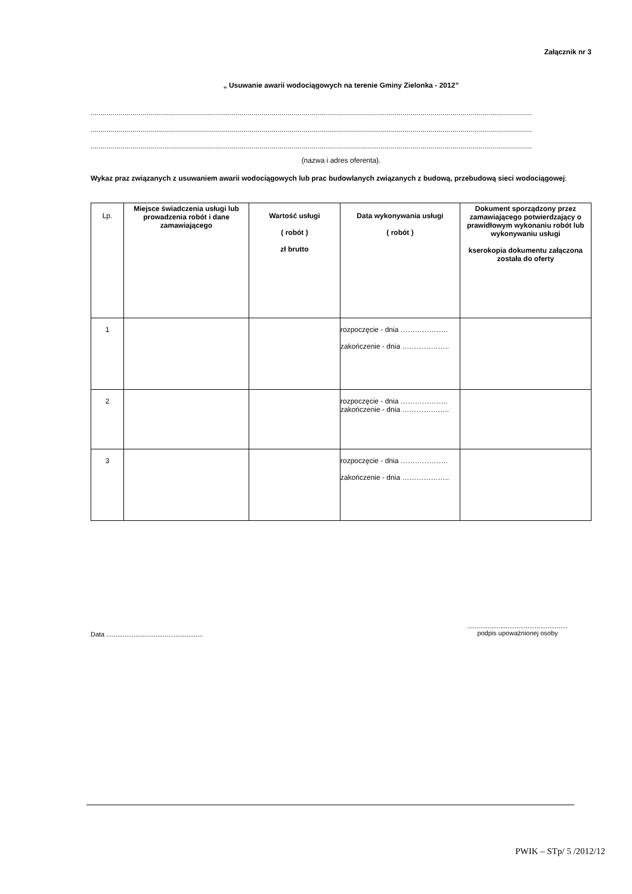Załącznik nr 3
„ Usuwanie awarii wodociągowych na terenie Gminy Zielonka - 2012”
..............................................................................................................................................................................................................................
..............................................................................................................................................................................................................................
..............................................................................................................................................................................................................................
(nazwa i adres oferenta).
Wykaz praz związanych z usuwaniem awarii wodociągowych lub prac budowlanych związanych z budową, przebudową sieci wodociągowej:
| Lp. | Miejsce świadczenia usługi lub prowadzenia robót i dane zamawiającego | Wartość usługi ( robót ) zł brutto | Data wykonywania usługi ( robót ) | Dokument sporządzony przez zamawiającego potwierdzający o prawidłowym wykonaniu robót lub wykonywaniu usługi kserokopia dokumentu załączona została do oferty |
| --- | --- | --- | --- | --- |
| 1 | | | rozpoczęcie - dnia ……………….. zakończenie - dnia ……………….. | |
| 2 | | | rozpoczęcie - dnia ……………….. zakończenie - dnia ……………….. | |
| 3 | | | rozpoczęcie - dnia ……………….. zakończenie - dnia ……………….. | |
Data .....................................................
.......................................................
podpis upoważnionej osoby
PWIK – STp/ 5 /2012/12